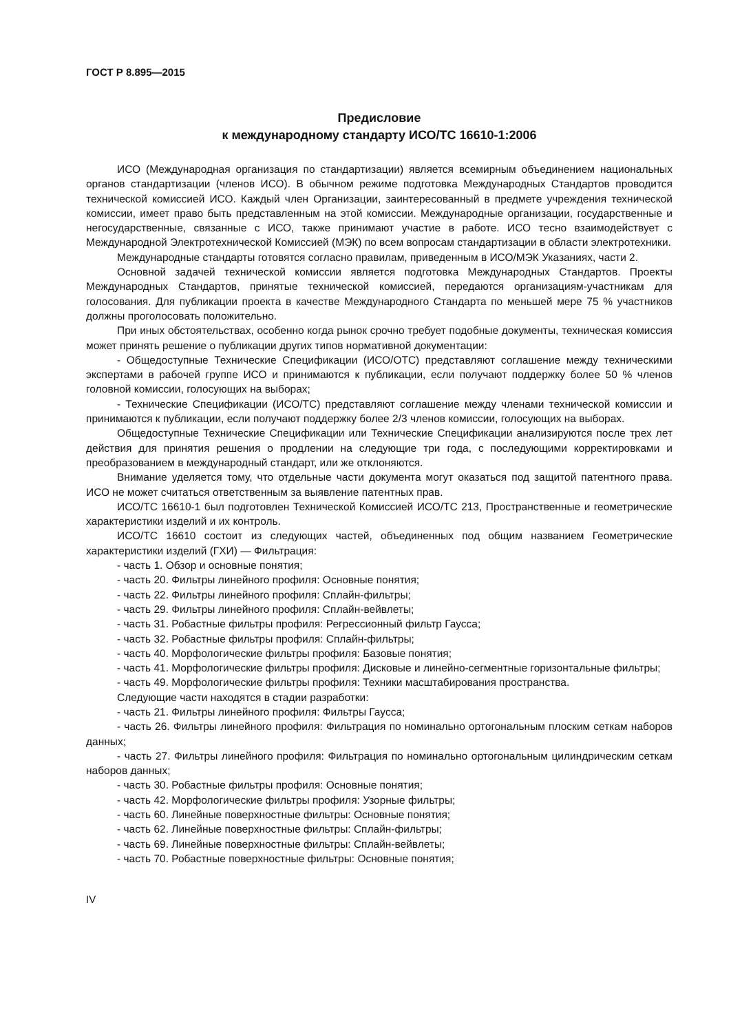ГОСТ Р 8.895—2015
Предисловие
к международному стандарту ИСО/ТС 16610-1:2006
ИСО (Международная организация по стандартизации) является всемирным объединением национальных органов стандартизации (членов ИСО). В обычном режиме подготовка Международных Стандартов проводится технической комиссией ИСО. Каждый член Организации, заинтересованный в предмете учреждения технической комиссии, имеет право быть представленным на этой комиссии. Международные организации, государственные и негосударственные, связанные с ИСО, также принимают участие в работе. ИСО тесно взаимодействует с Международной Электротехнической Комиссией (МЭК) по всем вопросам стандартизации в области электротехники.
Международные стандарты готовятся согласно правилам, приведенным в ИСО/МЭК Указаниях, части 2.
Основной задачей технической комиссии является подготовка Международных Стандартов. Проекты Международных Стандартов, принятые технической комиссией, передаются организациям-участникам для голосования. Для публикации проекта в качестве Международного Стандарта по меньшей мере 75 % участников должны проголосовать положительно.
При иных обстоятельствах, особенно когда рынок срочно требует подобные документы, техническая комиссия может принять решение о публикации других типов нормативной документации:
- Общедоступные Технические Спецификации (ИСО/ОТС) представляют соглашение между техническими экспертами в рабочей группе ИСО и принимаются к публикации, если получают поддержку более 50 % членов головной комиссии, голосующих на выборах;
- Технические Спецификации (ИСО/ТС) представляют соглашение между членами технической комиссии и принимаются к публикации, если получают поддержку более 2/3 членов комиссии, голосующих на выборах.
Общедоступные Технические Спецификации или Технические Спецификации анализируются после трех лет действия для принятия решения о продлении на следующие три года, с последующими корректировками и преобразованием в международный стандарт, или же отклоняются.
Внимание уделяется тому, что отдельные части документа могут оказаться под защитой патентного права. ИСО не может считаться ответственным за выявление патентных прав.
ИСО/ТС 16610-1 был подготовлен Технической Комиссией ИСО/ТС 213, Пространственные и геометрические характеристики изделий и их контроль.
ИСО/ТС 16610 состоит из следующих частей, объединенных под общим названием Геометрические характеристики изделий (ГХИ) — Фильтрация:
- часть 1. Обзор и основные понятия;
- часть 20. Фильтры линейного профиля: Основные понятия;
- часть 22. Фильтры линейного профиля: Сплайн-фильтры;
- часть 29. Фильтры линейного профиля: Сплайн-вейвлеты;
- часть 31. Робастные фильтры профиля: Регрессионный фильтр Гаусса;
- часть 32. Робастные фильтры профиля: Сплайн-фильтры;
- часть 40. Морфологические фильтры профиля: Базовые понятия;
- часть 41. Морфологические фильтры профиля: Дисковые и линейно-сегментные горизонтальные фильтры;
- часть 49. Морфологические фильтры профиля: Техники масштабирования пространства.
Следующие части находятся в стадии разработки:
- часть 21. Фильтры линейного профиля: Фильтры Гаусса;
- часть 26. Фильтры линейного профиля: Фильтрация по номинально ортогональным плоским сеткам наборов данных;
- часть 27. Фильтры линейного профиля: Фильтрация по номинально ортогональным цилиндрическим сеткам наборов данных;
- часть 30. Робастные фильтры профиля: Основные понятия;
- часть 42. Морфологические фильтры профиля: Узорные фильтры;
- часть 60. Линейные поверхностные фильтры: Основные понятия;
- часть 62. Линейные поверхностные фильтры: Сплайн-фильтры;
- часть 69. Линейные поверхностные фильтры: Сплайн-вейвлеты;
- часть 70. Робастные поверхностные фильтры: Основные понятия;
IV